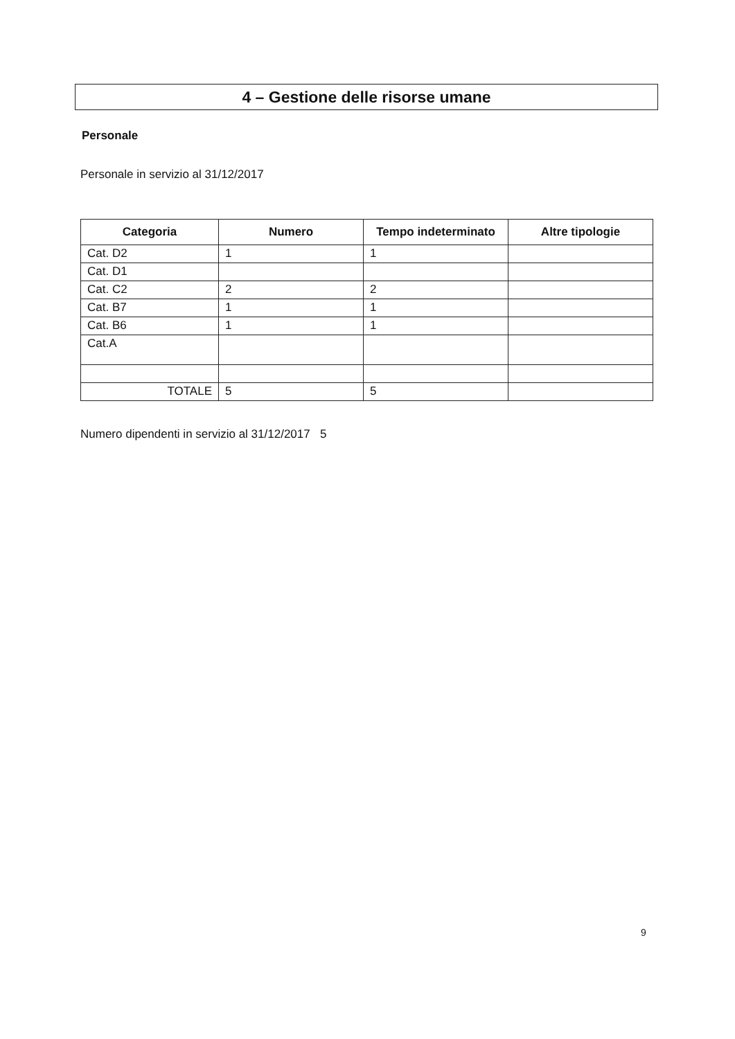4 – Gestione delle risorse umane
Personale
Personale in servizio al 31/12/2017
| Categoria | Numero | Tempo indeterminato | Altre tipologie |
| --- | --- | --- | --- |
| Cat. D2 | 1 | 1 | |
| Cat. D1 | | | |
| Cat. C2 | 2 | 2 | |
| Cat. B7 | 1 | 1 | |
| Cat. B6 | 1 | 1 | |
| Cat.A | | | |
| TOTALE | 5 | 5 | |
Numero dipendenti in servizio al 31/12/2017 5
9